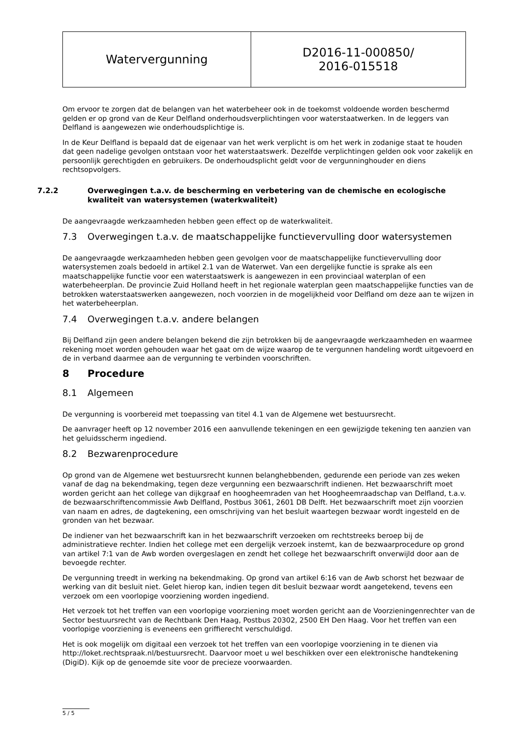| Watervergunning | D2016-11-000850/ 2016-015518 |
Om ervoor te zorgen dat de belangen van het waterbeheer ook in de toekomst voldoende worden beschermd gelden er op grond van de Keur Delfland onderhoudsverplichtingen voor waterstaatwerken. In de leggers van Delfland is aangewezen wie onderhoudsplichtige is.
In de Keur Delfland is bepaald dat de eigenaar van het werk verplicht is om het werk in zodanige staat te houden dat geen nadelige gevolgen ontstaan voor het waterstaatswerk. Dezelfde verplichtingen gelden ook voor zakelijk en persoonlijk gerechtigden en gebruikers. De onderhoudsplicht geldt voor de vergunninghouder en diens rechtsopvolgers.
7.2.2 Overwegingen t.a.v. de bescherming en verbetering van de chemische en ecologische kwaliteit van watersystemen (waterkwaliteit)
De aangevraagde werkzaamheden hebben geen effect op de waterkwaliteit.
7.3 Overwegingen t.a.v. de maatschappelijke functievervulling door watersystemen
De aangevraagde werkzaamheden hebben geen gevolgen voor de maatschappelijke functievervulling door watersystemen zoals bedoeld in artikel 2.1 van de Waterwet. Van een dergelijke functie is sprake als een maatschappelijke functie voor een waterstaatswerk is aangewezen in een provinciaal waterplan of een waterbeheerplan. De provincie Zuid Holland heeft in het regionale waterplan geen maatschappelijke functies van de betrokken waterstaatswerken aangewezen, noch voorzien in de mogelijkheid voor Delfland om deze aan te wijzen in het waterbeheerplan.
7.4 Overwegingen t.a.v. andere belangen
Bij Delfland zijn geen andere belangen bekend die zijn betrokken bij de aangevraagde werkzaamheden en waarmee rekening moet worden gehouden waar het gaat om de wijze waarop de te vergunnen handeling wordt uitgevoerd en de in verband daarmee aan de vergunning te verbinden voorschriften.
8 Procedure
8.1 Algemeen
De vergunning is voorbereid met toepassing van titel 4.1 van de Algemene wet bestuursrecht.
De aanvrager heeft op 12 november 2016 een aanvullende tekeningen en een gewijzigde tekening ten aanzien van het geluidsscherm ingediend.
8.2 Bezwarenprocedure
Op grond van de Algemene wet bestuursrecht kunnen belanghebbenden, gedurende een periode van zes weken vanaf de dag na bekendmaking, tegen deze vergunning een bezwaarschrift indienen. Het bezwaarschrift moet worden gericht aan het college van dijkgraaf en hoogheemraden van het Hoogheemraadschap van Delfland, t.a.v. de bezwaarschriftencommissie Awb Delfland, Postbus 3061, 2601 DB Delft. Het bezwaarschrift moet zijn voorzien van naam en adres, de dagtekening, een omschrijving van het besluit waartegen bezwaar wordt ingesteld en de gronden van het bezwaar.
De indiener van het bezwaarschrift kan in het bezwaarschrift verzoeken om rechtstreeks beroep bij de administratieve rechter. Indien het college met een dergelijk verzoek instemt, kan de bezwaarprocedure op grond van artikel 7:1 van de Awb worden overgeslagen en zendt het college het bezwaarschrift onverwijld door aan de bevoegde rechter.
De vergunning treedt in werking na bekendmaking. Op grond van artikel 6:16 van de Awb schorst het bezwaar de werking van dit besluit niet. Gelet hierop kan, indien tegen dit besluit bezwaar wordt aangetekend, tevens een verzoek om een voorlopige voorziening worden ingediend.
Het verzoek tot het treffen van een voorlopige voorziening moet worden gericht aan de Voorzieningenrechter van de Sector bestuursrecht van de Rechtbank Den Haag, Postbus 20302, 2500 EH Den Haag. Voor het treffen van een voorlopige voorziening is eveneens een griffierecht verschuldigd.
Het is ook mogelijk om digitaal een verzoek tot het treffen van een voorlopige voorziening in te dienen via http://loket.rechtspraak.nl/bestuursrecht. Daarvoor moet u wel beschikken over een elektronische handtekening (DigiD). Kijk op de genoemde site voor de precieze voorwaarden.
5 / 5